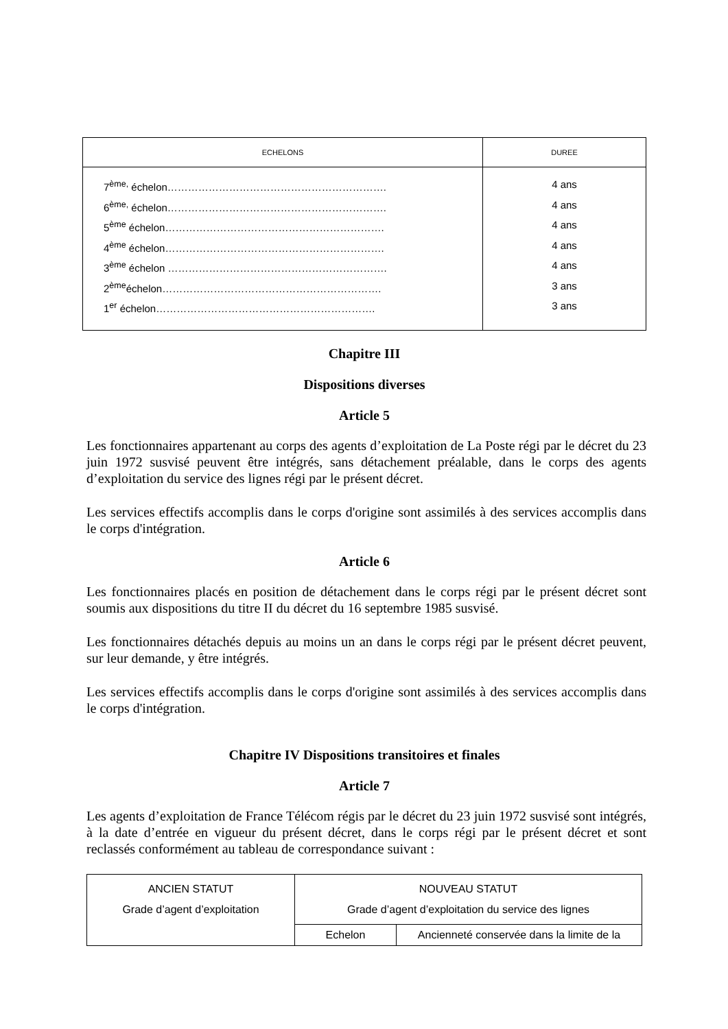| ECHELONS | DUREE |
| --- | --- |
| 7<sup>ème,</sup> échelon………………………………………………………. 6<sup>ème,</sup> échelon………………………………………………………. 5<sup>ème</sup> échelon………………………………………………………. 4<sup>ème</sup> échelon………………………………………………………. 3<sup>ème</sup> échelon ………………………………………………………. 2<sup>ème</sup>échelon………………………………………………………. 1<sup>er</sup> échelon………………………………………………………. | 4 ans 4 ans 4 ans 4 ans 4 ans 3 ans 3 ans |
Chapitre III
Dispositions diverses
Article 5
Les fonctionnaires appartenant au corps des agents d’exploitation de La Poste régi par le décret du 23 juin 1972 susvisé peuvent être intégrés, sans détachement préalable, dans le corps des agents d’exploitation du service des lignes régi par le présent décret.
Les services effectifs accomplis dans le corps d'origine sont assimilés à des services accomplis dans le corps d'intégration.
Article 6
Les fonctionnaires placés en position de détachement dans le corps régi par le présent décret sont soumis aux dispositions du titre II du décret du 16 septembre 1985 susvisé.
Les fonctionnaires détachés depuis au moins un an dans le corps régi par le présent décret peuvent, sur leur demande, y être intégrés.
Les services effectifs accomplis dans le corps d'origine sont assimilés à des services accomplis dans le corps d'intégration.
Chapitre IV Dispositions transitoires et finales
Article 7
Les agents d’exploitation de France Télécom régis par le décret du 23 juin 1972 susvisé sont intégrés, à la date d’entrée en vigueur du présent décret, dans le corps régi par le présent décret et sont reclassés conformément au tableau de correspondance suivant :
| ANCIEN STATUT Grade d’agent d’exploitation | NOUVEAU STATUT Grade d’agent d’exploitation du service des lignes | |
| | Echelon | Ancienneté conservée dans la limite de la |